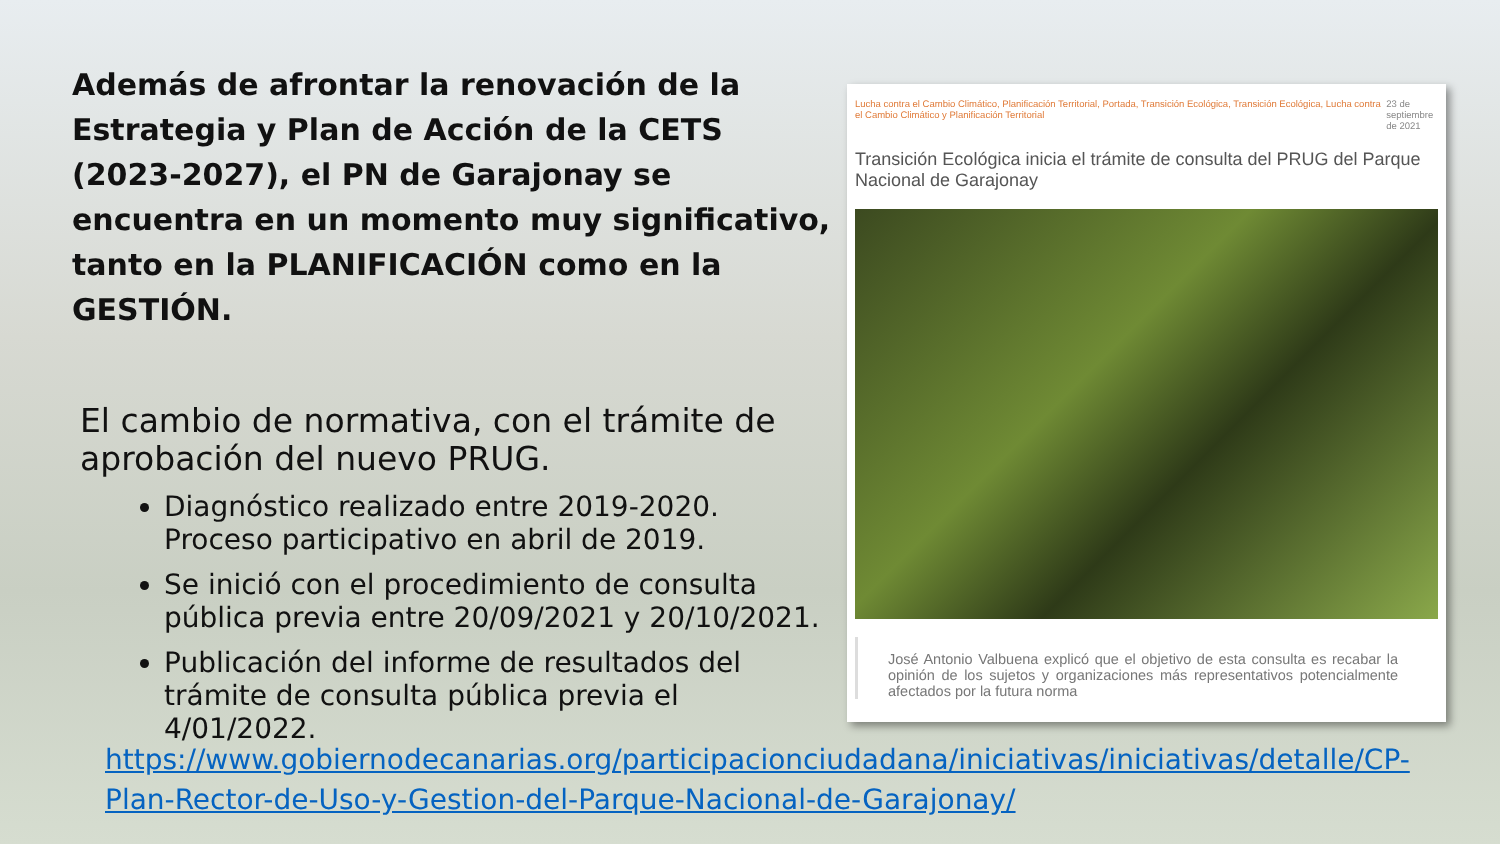Además de afrontar la renovación de la Estrategia y Plan de Acción de la CETS (2023-2027), el PN de Garajonay se encuentra en un momento muy significativo, tanto en la PLANIFICACIÓN como en la GESTIÓN.
El cambio de normativa, con el trámite de aprobación del nuevo PRUG.
Diagnóstico realizado entre 2019-2020. Proceso participativo en abril de 2019.
Se inició con el procedimiento de consulta pública previa entre 20/09/2021 y 20/10/2021.
Publicación del informe de resultados del trámite de consulta pública previa el 4/01/2022.
Lucha contra el Cambio Climático, Planificación Territorial, Portada, Transición Ecológica, Transición Ecológica, Lucha contra el Cambio Climático y Planificación Territorial 23 de septiembre de 2021
Transición Ecológica inicia el trámite de consulta del PRUG del Parque Nacional de Garajonay
José Antonio Valbuena explicó que el objetivo de esta consulta es recabar la opinión de los sujetos y organizaciones más representativos potencialmente afectados por la futura norma
https://www.gobiernodecanarias.org/participacionciudadana/iniciativas/iniciativas/detalle/CP-Plan-Rector-de-Uso-y-Gestion-del-Parque-Nacional-de-Garajonay/